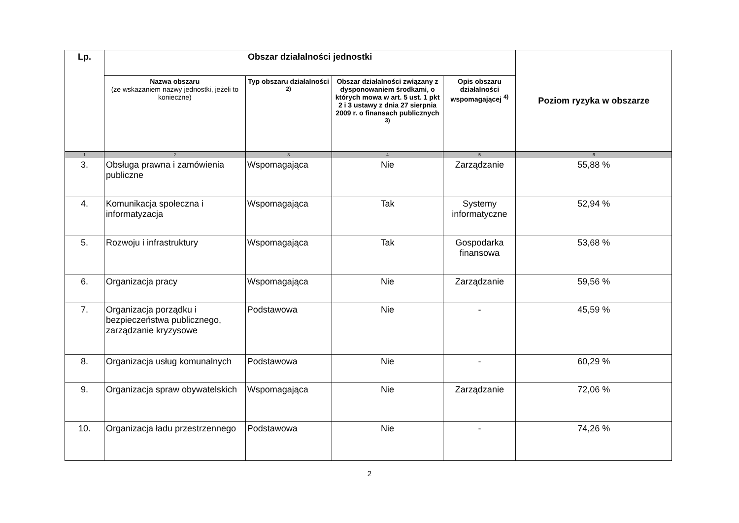| Lp. | Obszar działalności jednostki | | | | Poziom ryzyka w obszarze |
| --- | --- | --- | --- | --- | --- |
| | Nazwa obszaru (ze wskazaniem nazwy jednostki, jeżeli to konieczne) | Typ obszaru działalności <sup>2)</sup> | Obszar działalności związany z dysponowaniem środkami, o których mowa w art. 5 ust. 1 pkt 2 i 3 ustawy z dnia 27 sierpnia 2009 r. o finansach publicznych <sup>3)</sup> | Opis obszaru działalności wspomagającej <sup>4)</sup> | |
| 1 | 2 | 3 | 4 | 5 | 6 |
| 3. | Obsługa prawna i zamówienia publiczne | Wspomagająca | Nie | Zarządzanie | 55,88 % |
| 4. | Komunikacja społeczna i informatyzacja | Wspomagająca | Tak | Systemy informatyczne | 52,94 % |
| 5. | Rozwoju i infrastruktury | Wspomagająca | Tak | Gospodarka finansowa | 53,68 % |
| 6. | Organizacja pracy | Wspomagająca | Nie | Zarządzanie | 59,56 % |
| 7. | Organizacja porządku i bezpieczeństwa publicznego, zarządzanie kryzysowe | Podstawowa | Nie | - | 45,59 % |
| 8. | Organizacja usług komunalnych | Podstawowa | Nie | - | 60,29 % |
| 9. | Organizacja spraw obywatelskich | Wspomagająca | Nie | Zarządzanie | 72,06 % |
| 10. | Organizacja ładu przestrzennego | Podstawowa | Nie | - | 74,26 % |
2